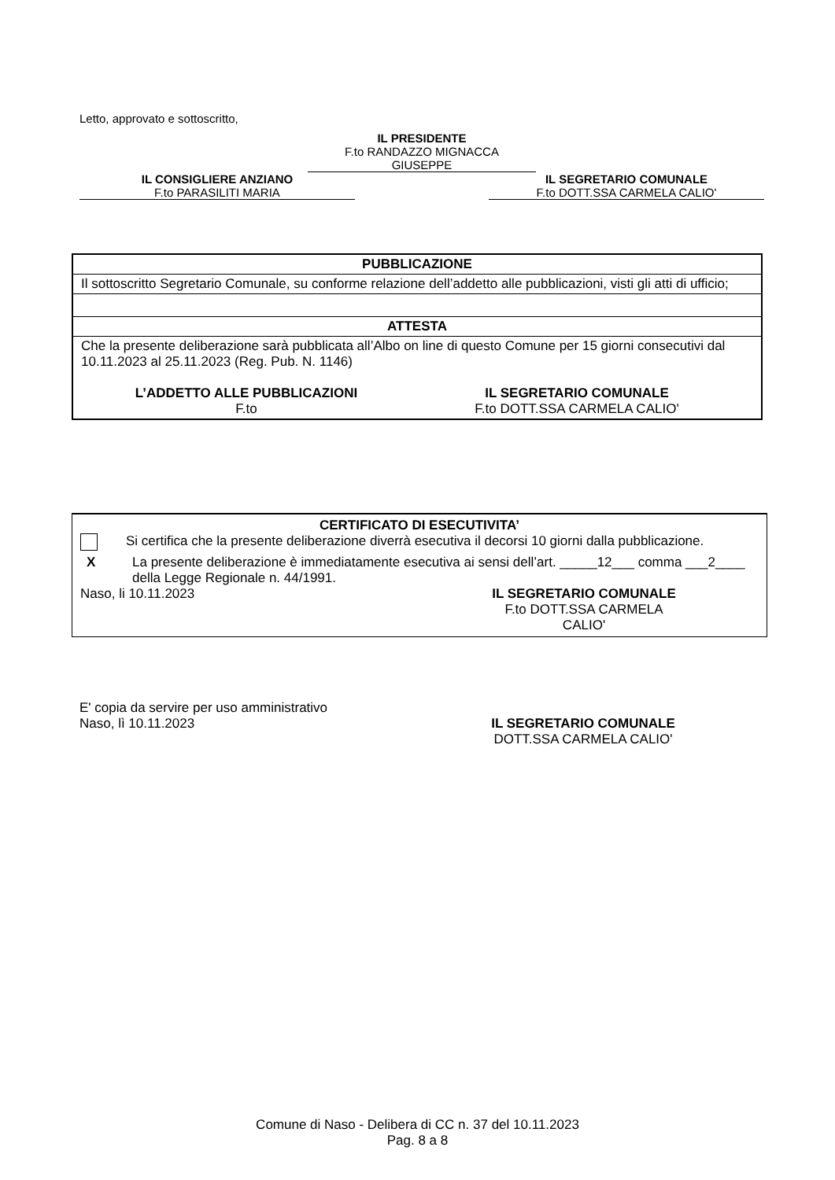Letto, approvato e sottoscritto,
IL PRESIDENTE
F.to RANDAZZO MIGNACCA
GIUSEPPE
IL CONSIGLIERE ANZIANO
F.to PARASILITI MARIA
IL SEGRETARIO COMUNALE
F.to DOTT.SSA CARMELA CALIO'
| PUBBLICAZIONE |
| Il sottoscritto Segretario Comunale, su conforme relazione dell’addetto alle pubblicazioni, visti gli atti di ufficio; |
| ATTESTA |
| Che la presente deliberazione sarà pubblicata all’Albo on line di questo Comune per 15 giorni consecutivi dal 10.11.2023 al 25.11.2023 (Reg. Pub. N. 1146) L’ADDETTO ALLE PUBBLICAZIONI F.to IL SEGRETARIO COMUNALE F.to DOTT.SSA CARMELA CALIO' |
CERTIFICATO DI ESECUTIVITA’
Si certifica che la presente deliberazione diverrà esecutiva il decorsi 10 giorni dalla pubblicazione.
X La presente deliberazione è immediatamente esecutiva ai sensi dell’art. _____12___ comma ___2____ della Legge Regionale n. 44/1991.
Naso, li 10.11.2023 IL SEGRETARIO COMUNALE
F.to DOTT.SSA CARMELA CALIO'
E' copia da servire per uso amministrativo
Naso, lì 10.11.2023 IL SEGRETARIO COMUNALE
DOTT.SSA CARMELA CALIO'
Comune di Naso - Delibera di CC n. 37 del 10.11.2023
Pag. 8 a 8